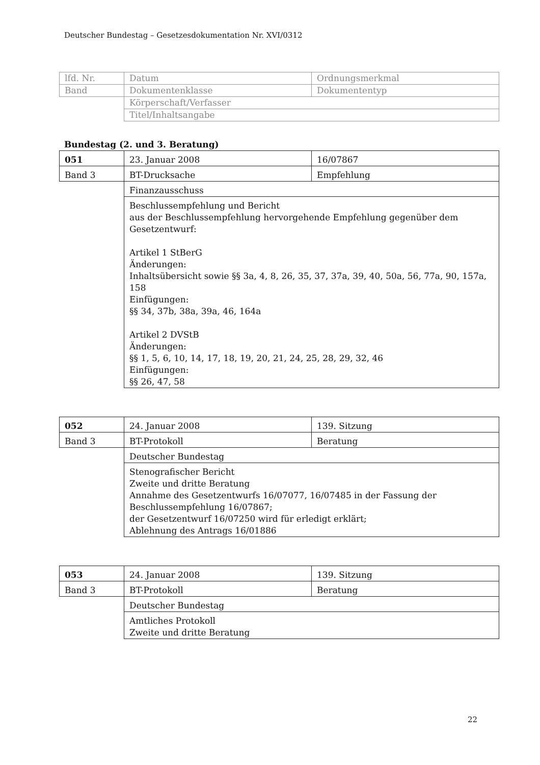Deutscher Bundestag – Gesetzesdokumentation Nr. XVI/0312
| lfd. Nr. | Datum | Ordnungsmerkmal |
| Band | Dokumentenklasse | Dokumententyp |
| | Körperschaft/Verfasser | |
| | Titel/Inhaltsangabe | |
Bundestag (2. und 3. Beratung)
| 051 | 23. Januar 2008 | 16/07867 |
| Band 3 | BT-Drucksache | Empfehlung |
| | Finanzausschuss | |
| | Beschlussempfehlung und Bericht aus der Beschlussempfehlung hervorgehende Empfehlung gegenüber dem Gesetzentwurf: Artikel 1 StBerG Änderungen: Inhaltsübersicht sowie §§ 3a, 4, 8, 26, 35, 37, 37a, 39, 40, 50a, 56, 77a, 90, 157a, 158 Einfügungen: §§ 34, 37b, 38a, 39a, 46, 164a Artikel 2 DVStB Änderungen: §§ 1, 5, 6, 10, 14, 17, 18, 19, 20, 21, 24, 25, 28, 29, 32, 46 Einfügungen: §§ 26, 47, 58 | |
| 052 | 24. Januar 2008 | 139. Sitzung |
| Band 3 | BT-Protokoll | Beratung |
| | Deutscher Bundestag | |
| | Stenografischer Bericht Zweite und dritte Beratung Annahme des Gesetzentwurfs 16/07077, 16/07485 in der Fassung der Beschlussempfehlung 16/07867; der Gesetzentwurf 16/07250 wird für erledigt erklärt; Ablehnung des Antrags 16/01886 | |
| 053 | 24. Januar 2008 | 139. Sitzung |
| Band 3 | BT-Protokoll | Beratung |
| | Deutscher Bundestag | |
| | Amtliches Protokoll Zweite und dritte Beratung | |
22